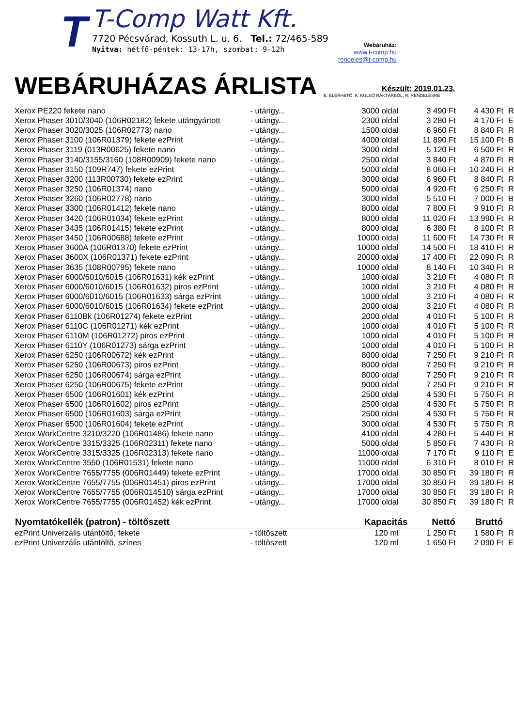T
T-Comp Watt Kft.
7720 Pécsvárad, Kossuth L. u. 6. Tel.: 72/465-589
Nyitva: hétfő-péntek: 13-17h, szombat: 9-12h
Webáruház:
www.t-comp.hu
rendeles@t-comp.hu
WEBÁRUHÁZAS ÁRLISTA
Készült: 2019.01.23.
E: ELÉRHETŐ, K: KÜLSŐ RAKTÁRBÓL, R: RENDELÉSRE
| Xerox PE220 fekete nano | - utángy... | 3000 oldal | 3 490 Ft | 4 430 Ft | R |
| Xerox Phaser 3010/3040 (106R02182) fekete utángyártott | - utángy... | 2300 oldal | 3 280 Ft | 4 170 Ft | E |
| Xerox Phaser 3020/3025 (106R02773) nano | - utángy... | 1500 oldal | 6 960 Ft | 8 840 Ft | R |
| Xerox Phaser 3100 (106R01379) fekete ezPrint | - utángy... | 4000 oldal | 11 890 Ft | 15 100 Ft | B |
| Xerox Phaser 3119 (013R00625) fekete nano | - utángy... | 3000 oldal | 5 120 Ft | 6 500 Ft | R |
| Xerox Phaser 3140/3155/3160 (108R00909) fekete nano | - utángy... | 2500 oldal | 3 840 Ft | 4 870 Ft | R |
| Xerox Phaser 3150 (109R747) fekete ezPrint | - utángy... | 5000 oldal | 8 060 Ft | 10 240 Ft | R |
| Xerox Phaser 3200 (113R00730) fekete ezPrint | - utángy... | 3000 oldal | 6 960 Ft | 8 840 Ft | R |
| Xerox Phaser 3250 (106R01374) nano | - utángy... | 5000 oldal | 4 920 Ft | 6 250 Ft | R |
| Xerox Phaser 3260 (106R02778) nano | - utángy... | 3000 oldal | 5 510 Ft | 7 000 Ft | B |
| Xerox Phaser 3300 (106R01412) fekete nano | - utángy... | 8000 oldal | 7 800 Ft | 9 910 Ft | R |
| Xerox Phaser 3420 (106R01034) fekete ezPrint | - utángy... | 8000 oldal | 11 020 Ft | 13 990 Ft | R |
| Xerox Phaser 3435 (106R01415) fekete ezPrint | - utángy... | 8000 oldal | 6 380 Ft | 8 100 Ft | R |
| Xerox Phaser 3450 (106R00688) fekete ezPrint | - utángy... | 10000 oldal | 11 600 Ft | 14 730 Ft | R |
| Xerox Phaser 3600A (106R01370) fekete ezPrint | - utángy... | 10000 oldal | 14 500 Ft | 18 410 Ft | R |
| Xerox Phaser 3600X (106R01371) fekete ezPrint | - utángy... | 20000 oldal | 17 400 Ft | 22 090 Ft | R |
| Xerox Phaser 3635 (108R00795) fekete nano | - utángy... | 10000 oldal | 8 140 Ft | 10 340 Ft | R |
| Xerox Phaser 6000/6010/6015 (106R01631) kék ezPrint | - utángy... | 1000 oldal | 3 210 Ft | 4 080 Ft | R |
| Xerox Phaser 6000/6010/6015 (106R01632) piros ezPrint | - utángy... | 1000 oldal | 3 210 Ft | 4 080 Ft | R |
| Xerox Phaser 6000/6010/6015 (106R01633) sárga ezPrint | - utángy... | 1000 oldal | 3 210 Ft | 4 080 Ft | R |
| Xerox Phaser 6000/6010/6015 (106R01634) fekete ezPrint | - utángy... | 2000 oldal | 3 210 Ft | 4 080 Ft | R |
| Xerox Phaser 6110Bk (106R01274) fekete ezPrint | - utángy... | 2000 oldal | 4 010 Ft | 5 100 Ft | R |
| Xerox Phaser 6110C (106R01271) kék ezPrint | - utángy... | 1000 oldal | 4 010 Ft | 5 100 Ft | R |
| Xerox Phaser 6110M (106R01272) piros ezPrint | - utángy... | 1000 oldal | 4 010 Ft | 5 100 Ft | R |
| Xerox Phaser 6110Y (106R01273) sárga ezPrint | - utángy... | 1000 oldal | 4 010 Ft | 5 100 Ft | R |
| Xerox Phaser 6250 (106R00672) kék ezPrint | - utángy... | 8000 oldal | 7 250 Ft | 9 210 Ft | R |
| Xerox Phaser 6250 (106R00673) piros ezPrint | - utángy... | 8000 oldal | 7 250 Ft | 9 210 Ft | R |
| Xerox Phaser 6250 (106R00674) sárga ezPrint | - utángy... | 8000 oldal | 7 250 Ft | 9 210 Ft | R |
| Xerox Phaser 6250 (106R00675) fekete ezPrint | - utángy... | 9000 oldal | 7 250 Ft | 9 210 Ft | R |
| Xerox Phaser 6500 (106R01601) kék ezPrint | - utángy... | 2500 oldal | 4 530 Ft | 5 750 Ft | R |
| Xerox Phaser 6500 (106R01602) piros ezPrint | - utángy... | 2500 oldal | 4 530 Ft | 5 750 Ft | R |
| Xerox Phaser 6500 (106R01603) sárga ezPrint | - utángy... | 2500 oldal | 4 530 Ft | 5 750 Ft | R |
| Xerox Phaser 6500 (106R01604) fekete ezPrint | - utángy... | 3000 oldal | 4 530 Ft | 5 750 Ft | R |
| Xerox WorkCentre 3210/3220 (106R01486) fekete nano | - utángy... | 4100 oldal | 4 280 Ft | 5 440 Ft | R |
| Xerox WorkCentre 3315/3325 (106R02311) fekete nano | - utángy... | 5000 oldal | 5 850 Ft | 7 430 Ft | R |
| Xerox WorkCentre 3315/3325 (106R02313) fekete nano | - utángy... | 11000 oldal | 7 170 Ft | 9 110 Ft | E |
| Xerox WorkCentre 3550 (106R01531) fekete nano | - utángy... | 11000 oldal | 6 310 Ft | 8 010 Ft | R |
| Xerox WorkCentre 7655/7755 (006R01449) fekete ezPrint | - utángy... | 17000 oldal | 30 850 Ft | 39 180 Ft | R |
| Xerox WorkCentre 7655/7755 (006R01451) piros ezPrint | - utángy... | 17000 oldal | 30 850 Ft | 39 180 Ft | R |
| Xerox WorkCentre 7655/7755 (006R014510) sárga ezPrint | - utángy... | 17000 oldal | 30 850 Ft | 39 180 Ft | R |
| Xerox WorkCentre 7655/7755 (006R01452) kék ezPrint | - utángy... | 17000 oldal | 30 850 Ft | 39 180 Ft | R |
| Nyomtatókellék (patron) - töltőszett | | Kapacitás | Nettó | Bruttó | |
| ezPrint Univerzális utántöltõ, fekete | - töltõszett | 120 ml | 1 250 Ft | 1 580 Ft | R |
| ezPrint Univerzális utántöltõ, színes | - töltõszett | 120 ml | 1 650 Ft | 2 090 Ft | E |